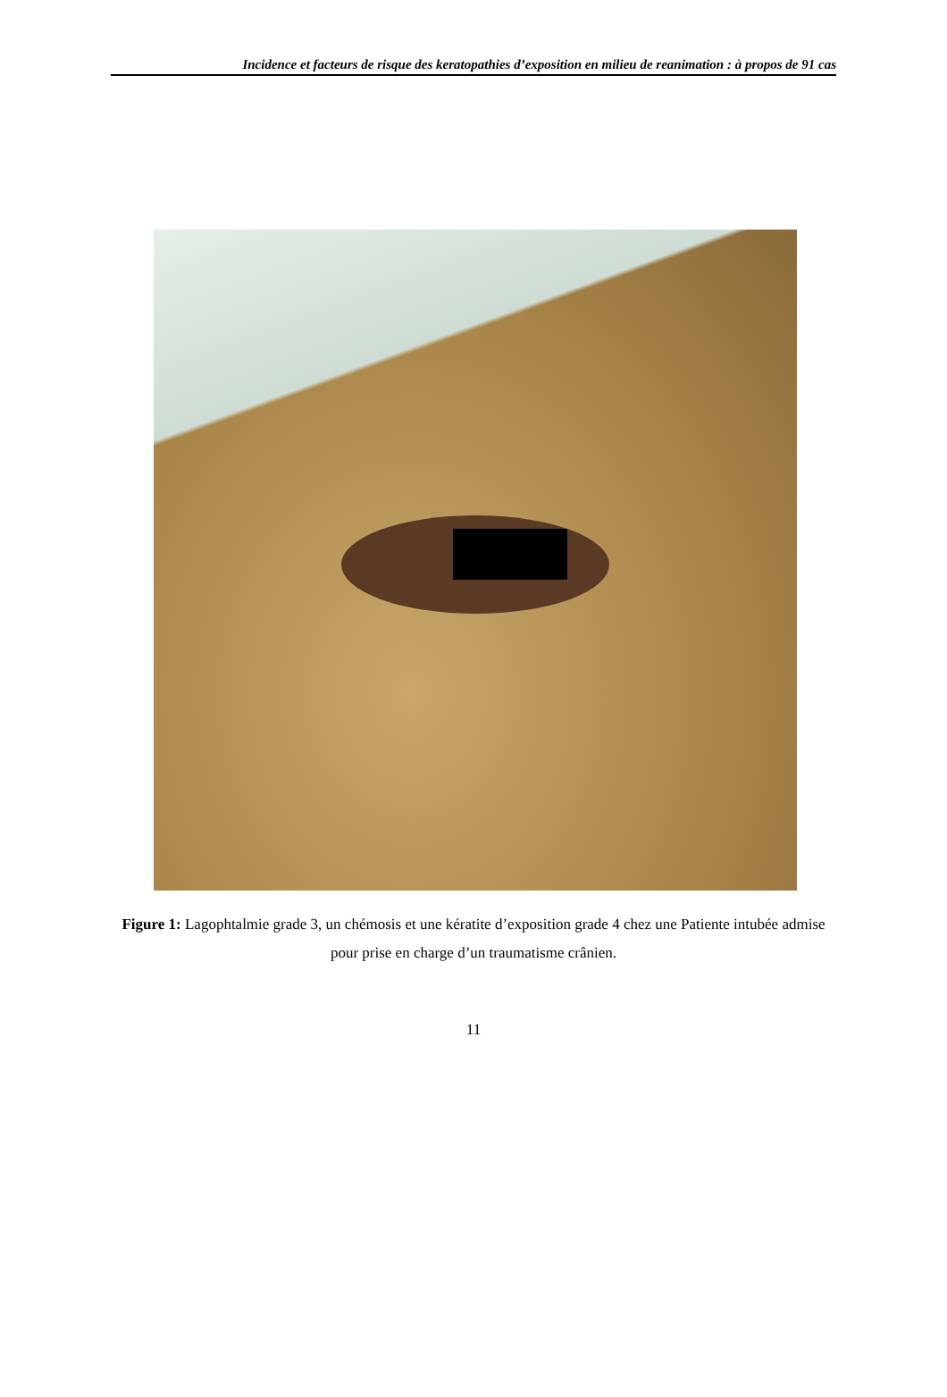Incidence et facteurs de risque des keratopathies d’exposition en milieu de reanimation : à propos de 91 cas
Figure 1: Lagophtalmie grade 3, un chémosis et une kératite d’exposition grade 4 chez une Patiente intubée admise pour prise en charge d’un traumatisme crânien.
11